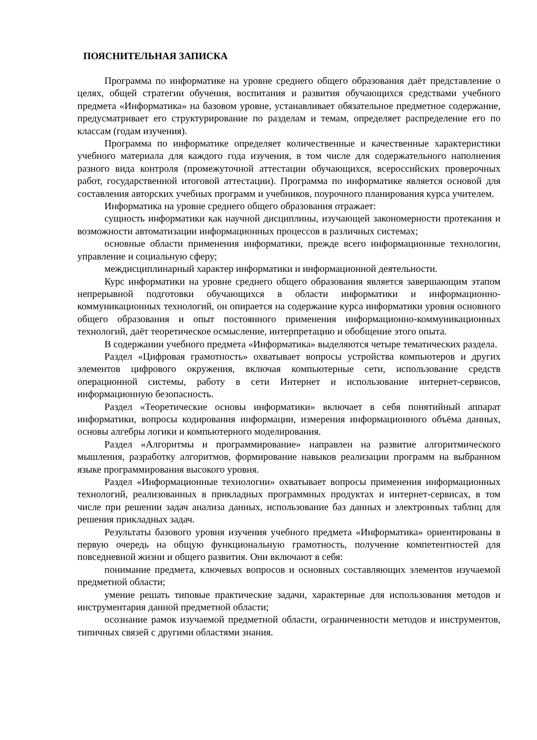ПОЯСНИТЕЛЬНАЯ ЗАПИСКА
Программа по информатике на уровне среднего общего образования даёт представление о целях, общей стратегии обучения, воспитания и развития обучающихся средствами учебного предмета «Информатика» на базовом уровне, устанавливает обязательное предметное содержание, предусматривает его структурирование по разделам и темам, определяет распределение его по классам (годам изучения).
Программа по информатике определяет количественные и качественные характеристики учебного материала для каждого года изучения, в том числе для содержательного наполнения разного вида контроля (промежуточной аттестации обучающихся, всероссийских проверочных работ, государственной итоговой аттестации). Программа по информатике является основой для составления авторских учебных программ и учебников, поурочного планирования курса учителем.
Информатика на уровне среднего общего образования отражает:
сущность информатики как научной дисциплины, изучающей закономерности протекания и возможности автоматизации информационных процессов в различных системах;
основные области применения информатики, прежде всего информационные технологии, управление и социальную сферу;
междисциплинарный характер информатики и информационной деятельности.
Курс информатики на уровне среднего общего образования является завершающим этапом непрерывной подготовки обучающихся в области информатики и информационно-коммуникационных технологий, он опирается на содержание курса информатики уровня основного общего образования и опыт постоянного применения информационно-коммуникационных технологий, даёт теоретическое осмысление, интерпретацию и обобщение этого опыта.
В содержании учебного предмета «Информатика» выделяются четыре тематических раздела.
Раздел «Цифровая грамотность» охватывает вопросы устройства компьютеров и других элементов цифрового окружения, включая компьютерные сети, использование средств операционной системы, работу в сети Интернет и использование интернет-сервисов, информационную безопасность.
Раздел «Теоретические основы информатики» включает в себя понятийный аппарат информатики, вопросы кодирования информации, измерения информационного объёма данных, основы алгебры логики и компьютерного моделирования.
Раздел «Алгоритмы и программирование» направлен на развитие алгоритмического мышления, разработку алгоритмов, формирование навыков реализации программ на выбранном языке программирования высокого уровня.
Раздел «Информационные технологии» охватывает вопросы применения информационных технологий, реализованных в прикладных программных продуктах и интернет-сервисах, в том числе при решении задач анализа данных, использование баз данных и электронных таблиц для решения прикладных задач.
Результаты базового уровня изучения учебного предмета «Информатика» ориентированы в первую очередь на общую функциональную грамотность, получение компетентностей для повседневной жизни и общего развития. Они включают в себя:
понимание предмета, ключевых вопросов и основных составляющих элементов изучаемой предметной области;
умение решать типовые практические задачи, характерные для использования методов и инструментария данной предметной области;
осознание рамок изучаемой предметной области, ограниченности методов и инструментов, типичных связей с другими областями знания.